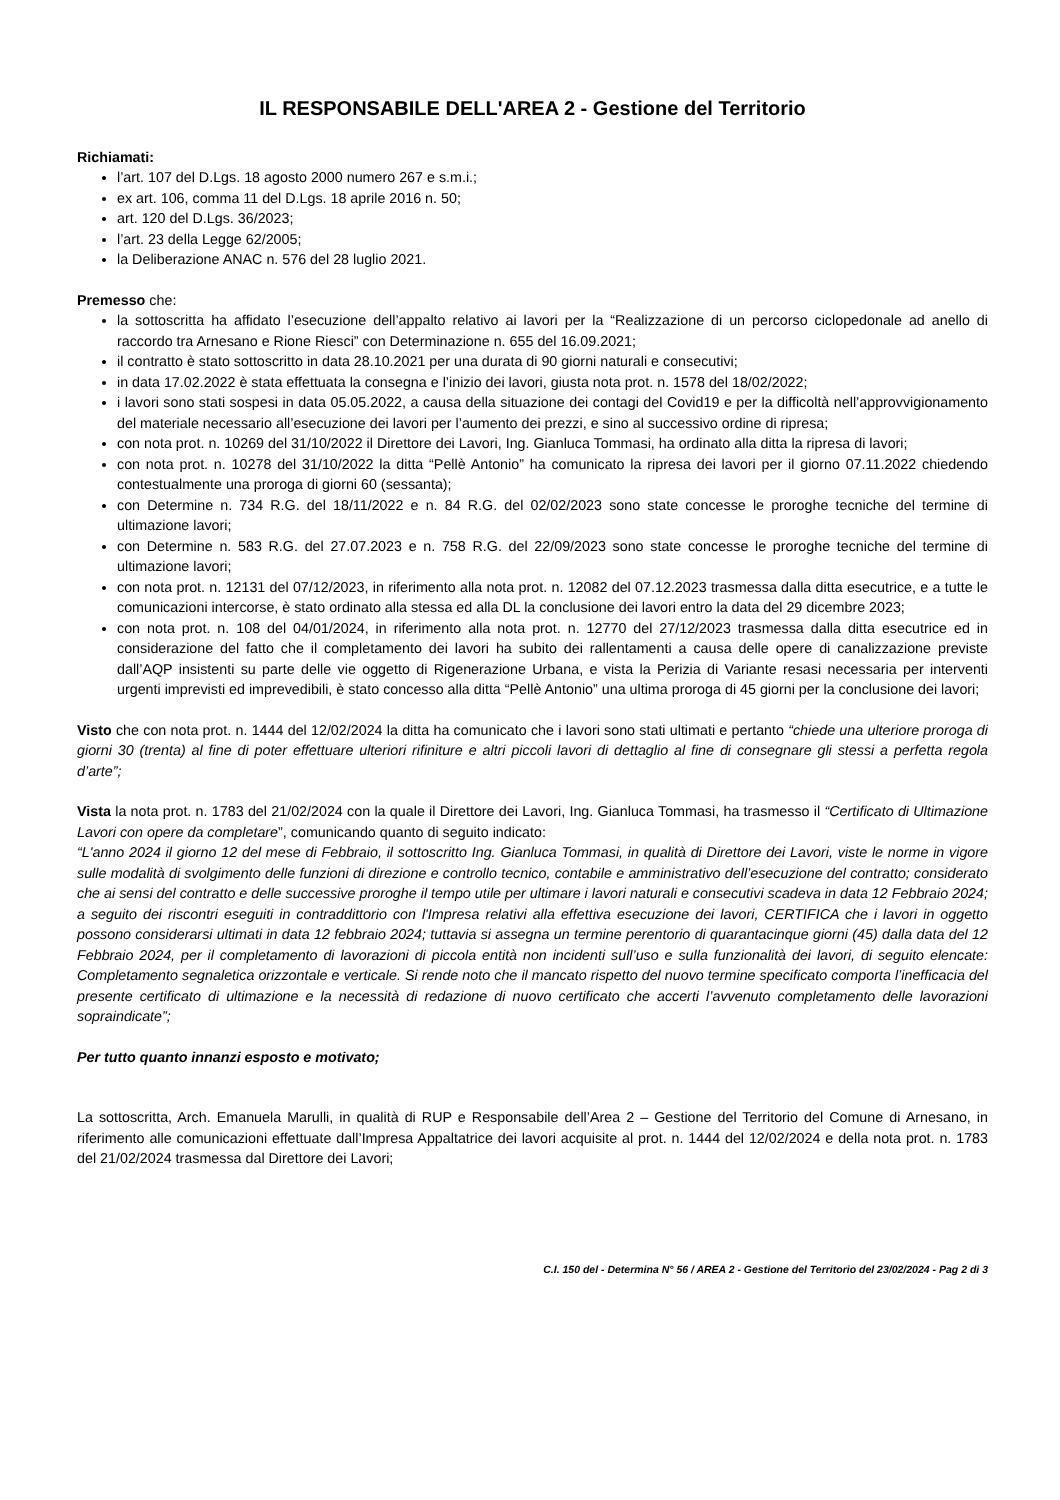IL RESPONSABILE DELL'AREA 2 - Gestione del Territorio
Richiamati:
l’art. 107 del D.Lgs. 18 agosto 2000 numero 267 e s.m.i.;
ex art. 106, comma 11 del D.Lgs. 18 aprile 2016 n. 50;
art. 120 del D.Lgs. 36/2023;
l’art. 23 della Legge 62/2005;
la Deliberazione ANAC n. 576 del 28 luglio 2021.
Premesso che:
la sottoscritta ha affidato l’esecuzione dell’appalto relativo ai lavori per la “Realizzazione di un percorso ciclopedonale ad anello di raccordo tra Arnesano e Rione Riesci” con Determinazione n. 655 del 16.09.2021;
il contratto è stato sottoscritto in data 28.10.2021 per una durata di 90 giorni naturali e consecutivi;
in data 17.02.2022 è stata effettuata la consegna e l’inizio dei lavori, giusta nota prot. n. 1578 del 18/02/2022;
i lavori sono stati sospesi in data 05.05.2022, a causa della situazione dei contagi del Covid19 e per la difficoltà nell’approvvigionamento del materiale necessario all’esecuzione dei lavori per l’aumento dei prezzi, e sino al successivo ordine di ripresa;
con nota prot. n. 10269 del 31/10/2022 il Direttore dei Lavori, Ing. Gianluca Tommasi, ha ordinato alla ditta la ripresa di lavori;
con nota prot. n. 10278 del 31/10/2022 la ditta “Pellè Antonio” ha comunicato la ripresa dei lavori per il giorno 07.11.2022 chiedendo contestualmente una proroga di giorni 60 (sessanta);
con Determine n. 734 R.G. del 18/11/2022 e n. 84 R.G. del 02/02/2023 sono state concesse le proroghe tecniche del termine di ultimazione lavori;
con Determine n. 583 R.G. del 27.07.2023 e n. 758 R.G. del 22/09/2023 sono state concesse le proroghe tecniche del termine di ultimazione lavori;
con nota prot. n. 12131 del 07/12/2023, in riferimento alla nota prot. n. 12082 del 07.12.2023 trasmessa dalla ditta esecutrice, e a tutte le comunicazioni intercorse, è stato ordinato alla stessa ed alla DL la conclusione dei lavori entro la data del 29 dicembre 2023;
con nota prot. n. 108 del 04/01/2024, in riferimento alla nota prot. n. 12770 del 27/12/2023 trasmessa dalla ditta esecutrice ed in considerazione del fatto che il completamento dei lavori ha subito dei rallentamenti a causa delle opere di canalizzazione previste dall’AQP insistenti su parte delle vie oggetto di Rigenerazione Urbana, e vista la Perizia di Variante resasi necessaria per interventi urgenti imprevisti ed imprevedibili, è stato concesso alla ditta “Pellè Antonio” una ultima proroga di 45 giorni per la conclusione dei lavori;
Visto che con nota prot. n. 1444 del 12/02/2024 la ditta ha comunicato che i lavori sono stati ultimati e pertanto “chiede una ulteriore proroga di giorni 30 (trenta) al fine di poter effettuare ulteriori rifiniture e altri piccoli lavori di dettaglio al fine di consegnare gli stessi a perfetta regola d’arte”;
Vista la nota prot. n. 1783 del 21/02/2024 con la quale il Direttore dei Lavori, Ing. Gianluca Tommasi, ha trasmesso il “Certificato di Ultimazione Lavori con opere da completare”, comunicando quanto di seguito indicato:
“L'anno 2024 il giorno 12 del mese di Febbraio, il sottoscritto Ing. Gianluca Tommasi, in qualità di Direttore dei Lavori, viste le norme in vigore sulle modalità di svolgimento delle funzioni di direzione e controllo tecnico, contabile e amministrativo dell’esecuzione del contratto; considerato che ai sensi del contratto e delle successive proroghe il tempo utile per ultimare i lavori naturali e consecutivi scadeva in data 12 Febbraio 2024; a seguito dei riscontri eseguiti in contraddittorio con l'Impresa relativi alla effettiva esecuzione dei lavori, CERTIFICA che i lavori in oggetto possono considerarsi ultimati in data 12 febbraio 2024; tuttavia si assegna un termine perentorio di quarantacinque giorni (45) dalla data del 12 Febbraio 2024, per il completamento di lavorazioni di piccola entità non incidenti sull’uso e sulla funzionalità dei lavori, di seguito elencate: Completamento segnaletica orizzontale e verticale. Si rende noto che il mancato rispetto del nuovo termine specificato comporta l’inefficacia del presente certificato di ultimazione e la necessità di redazione di nuovo certificato che accerti l’avvenuto completamento delle lavorazioni sopraindicate”;
Per tutto quanto innanzi esposto e motivato;
La sottoscritta, Arch. Emanuela Marulli, in qualità di RUP e Responsabile dell’Area 2 – Gestione del Territorio del Comune di Arnesano, in riferimento alle comunicazioni effettuate dall’Impresa Appaltatrice dei lavori acquisite al prot. n. 1444 del 12/02/2024 e della nota prot. n. 1783 del 21/02/2024 trasmessa dal Direttore dei Lavori;
C.I. 150 del - Determina N° 56 / AREA 2 - Gestione del Territorio del 23/02/2024 - Pag 2 di 3